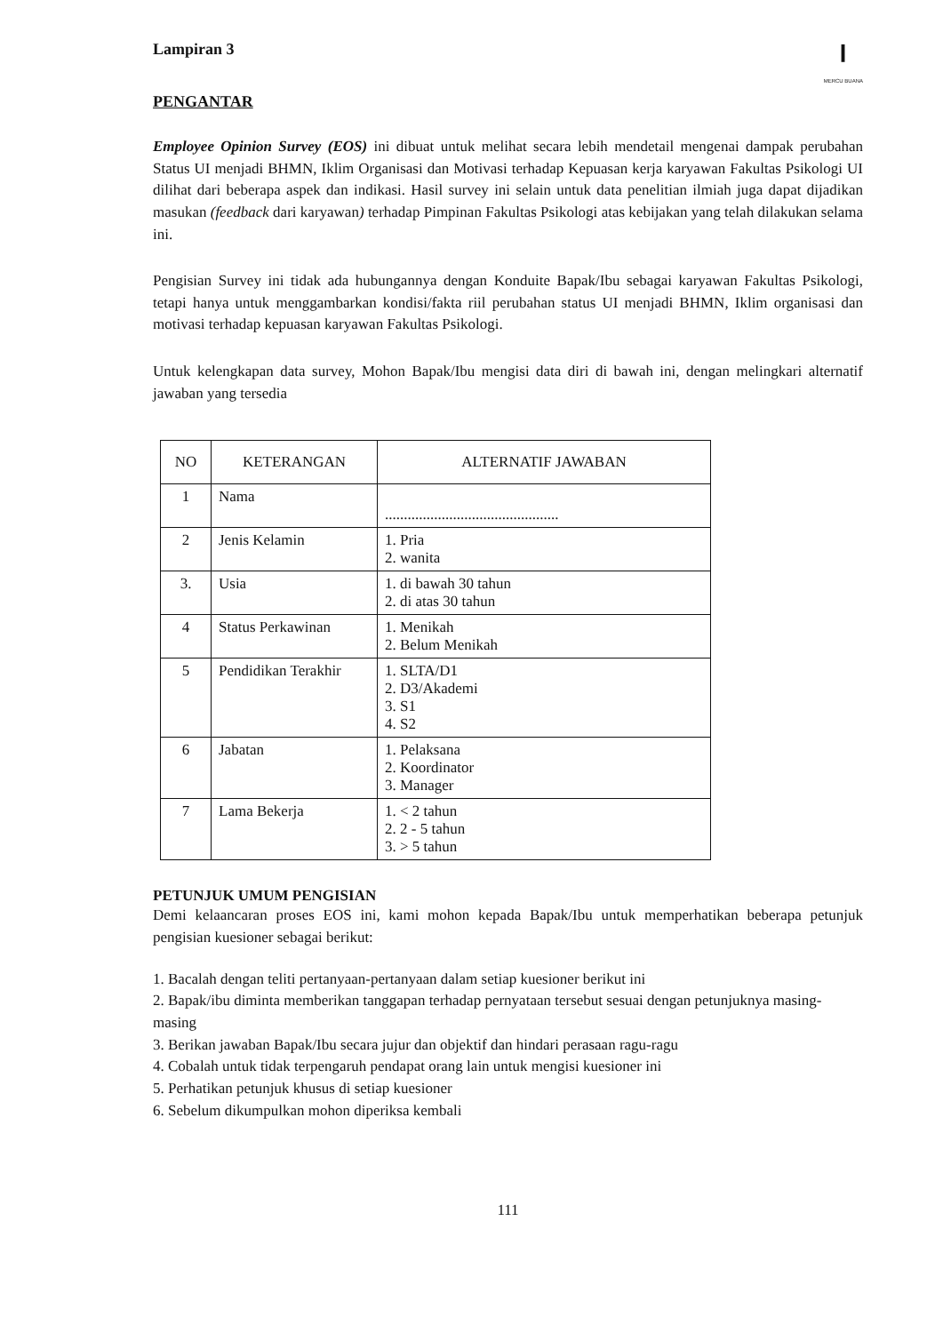Lampiran 3
⏽
MERCU BUANA
PENGANTAR
Employee Opinion Survey (EOS) ini dibuat untuk melihat secara lebih mendetail mengenai dampak perubahan Status UI menjadi BHMN, Iklim Organisasi dan Motivasi terhadap Kepuasan kerja karyawan Fakultas Psikologi UI dilihat dari beberapa aspek dan indikasi. Hasil survey ini selain untuk data penelitian ilmiah juga dapat dijadikan masukan (feedback dari karyawan) terhadap Pimpinan Fakultas Psikologi atas kebijakan yang telah dilakukan selama ini.
Pengisian Survey ini tidak ada hubungannya dengan Konduite Bapak/Ibu sebagai karyawan Fakultas Psikologi, tetapi hanya untuk menggambarkan kondisi/fakta riil perubahan status UI menjadi BHMN, Iklim organisasi dan motivasi terhadap kepuasan karyawan Fakultas Psikologi.
Untuk kelengkapan data survey, Mohon Bapak/Ibu mengisi data diri di bawah ini, dengan melingkari alternatif jawaban yang tersedia
| NO | KETERANGAN | ALTERNATIF JAWABAN |
| --- | --- | --- |
| 1 | Nama | .............................................. |
| 2 | Jenis Kelamin | 1. Pria 2. wanita |
| 3. | Usia | 1. di bawah 30 tahun 2. di atas 30 tahun |
| 4 | Status Perkawinan | 1. Menikah 2. Belum Menikah |
| 5 | Pendidikan Terakhir | 1. SLTA/D1 2. D3/Akademi 3. S1 4. S2 |
| 6 | Jabatan | 1. Pelaksana 2. Koordinator 3. Manager |
| 7 | Lama Bekerja | 1. < 2 tahun 2. 2 - 5 tahun 3. > 5 tahun |
PETUNJUK UMUM PENGISIAN
Demi kelaancaran proses EOS ini, kami mohon kepada Bapak/Ibu untuk memperhatikan beberapa petunjuk pengisian kuesioner sebagai berikut:
1. Bacalah dengan teliti pertanyaan-pertanyaan dalam setiap kuesioner berikut ini
2. Bapak/ibu diminta memberikan tanggapan terhadap pernyataan tersebut sesuai dengan petunjuknya masing-masing
3. Berikan jawaban Bapak/Ibu secara jujur dan objektif dan hindari perasaan ragu-ragu
4. Cobalah untuk tidak terpengaruh pendapat orang lain untuk mengisi kuesioner ini
5. Perhatikan petunjuk khusus di setiap kuesioner
6. Sebelum dikumpulkan mohon diperiksa kembali
111